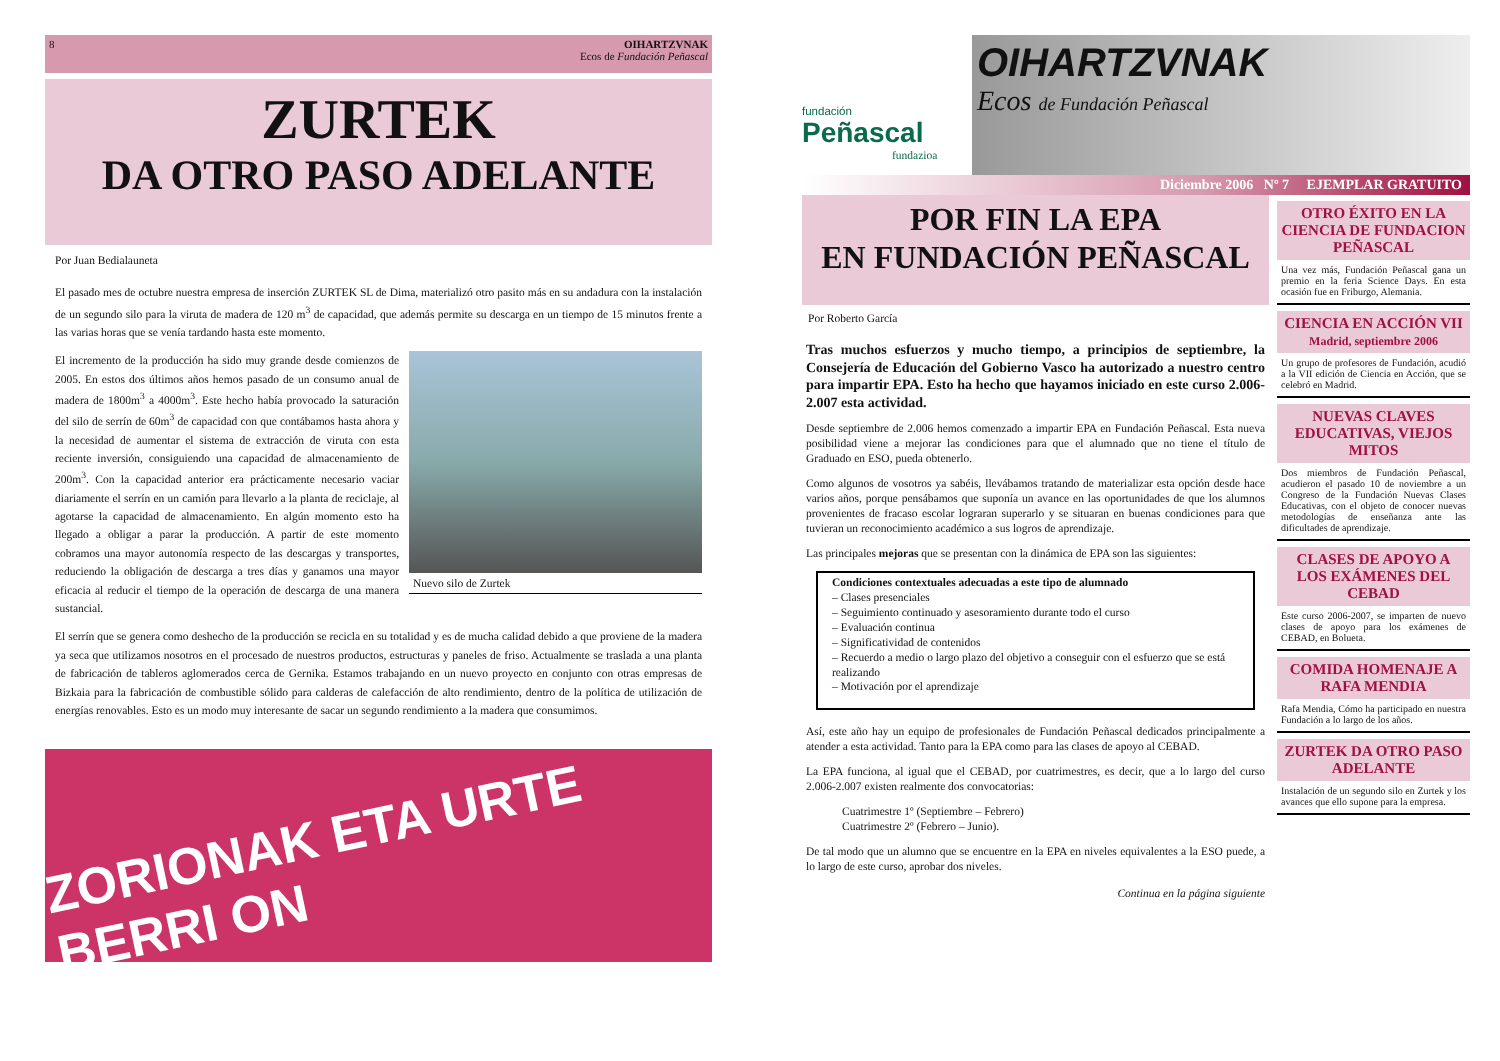8 OIHARTZVNAK
Ecos de Fundación Peñascal
ZURTEK
DA OTRO PASO ADELANTE
Por Juan Bedialauneta
El pasado mes de octubre nuestra empresa de inserción ZURTEK SL de Dima, materializó otro pasito más en su andadura con la instalación de un segundo silo para la viruta de madera de 120 m<sup>3</sup> de capacidad, que además permite su descarga en un tiempo de 15 minutos frente a las varias horas que se venía tardando hasta este momento.
El incremento de la producción ha sido muy grande desde comienzos de 2005. En estos dos últimos años hemos pasado de un consumo anual de madera de 1800m<sup>3</sup> a 4000m<sup>3</sup>. Este hecho había provocado la saturación del silo de serrín de 60m<sup>3</sup> de capacidad con que contábamos hasta ahora y la necesidad de aumentar el sistema de extracción de viruta con esta reciente inversión, consiguiendo una capacidad de almacenamiento de 200m<sup>3</sup>. Con la capacidad anterior era prácticamente necesario vaciar diariamente el serrín en un camión para llevarlo a la planta de reciclaje, al agotarse la capacidad de almacenamiento. En algún momento esto ha llegado a obligar a parar la producción. A partir de este momento cobramos una mayor autonomía respecto de las descargas y transportes, reduciendo la obligación de descarga a tres días y ganamos una mayor eficacia al reducir el tiempo de la operación de descarga de una manera sustancial.
Nuevo silo de Zurtek
El serrín que se genera como deshecho de la producción se recicla en su totalidad y es de mucha calidad debido a que proviene de la madera ya seca que utilizamos nosotros en el procesado de nuestros productos, estructuras y paneles de friso. Actualmente se traslada a una planta de fabricación de tableros aglomerados cerca de Gernika. Estamos trabajando en un nuevo proyecto en conjunto con otras empresas de Bizkaia para la fabricación de combustible sólido para calderas de calefacción de alto rendimiento, dentro de la política de utilización de energías renovables. Esto es un modo muy interesante de sacar un segundo rendimiento a la madera que consumimos.
ZORIONAK ETA URTE BERRI ON
fundación
Peñascal
fundazioa
OIHARTZVNAK
Ecos de Fundación Peñascal
Diciembre 2006 Nº 7 EJEMPLAR GRATUITO
POR FIN LA EPA
EN FUNDACIÓN PEÑASCAL
Por Roberto García
Tras muchos esfuerzos y mucho tiempo, a principios de septiembre, la Consejería de Educación del Gobierno Vasco ha autorizado a nuestro centro para impartir EPA. Esto ha hecho que hayamos iniciado en este curso 2.006-2.007 esta actividad.
Desde septiembre de 2.006 hemos comenzado a impartir EPA en Fundación Peñascal. Esta nueva posibilidad viene a mejorar las condiciones para que el alumnado que no tiene el título de Graduado en ESO, pueda obtenerlo.
Como algunos de vosotros ya sabéis, llevábamos tratando de materializar esta opción desde hace varios años, porque pensábamos que suponía un avance en las oportunidades de que los alumnos provenientes de fracaso escolar lograran superarlo y se situaran en buenas condiciones para que tuvieran un reconocimiento académico a sus logros de aprendizaje.
Las principales mejoras que se presentan con la dinámica de EPA son las siguientes:
Condiciones contextuales adecuadas a este tipo de alumnado
– Clases presenciales
– Seguimiento continuado y asesoramiento durante todo el curso
– Evaluación continua
– Significatividad de contenidos
– Recuerdo a medio o largo plazo del objetivo a conseguir con el esfuerzo que se está realizando
– Motivación por el aprendizaje
Así, este año hay un equipo de profesionales de Fundación Peñascal dedicados principalmente a atender a esta actividad. Tanto para la EPA como para las clases de apoyo al CEBAD.
La EPA funciona, al igual que el CEBAD, por cuatrimestres, es decir, que a lo largo del curso 2.006-2.007 existen realmente dos convocatorias:
Cuatrimestre 1º (Septiembre – Febrero)
Cuatrimestre 2º (Febrero – Junio).
De tal modo que un alumno que se encuentre en la EPA en niveles equivalentes a la ESO puede, a lo largo de este curso, aprobar dos niveles.
Continua en la página siguiente
OTRO ÉXITO EN LA CIENCIA DE FUNDACION PEÑASCAL
Una vez más, Fundación Peñascal gana un premio en la feria Science Days. En esta ocasión fue en Friburgo, Alemania.
CIENCIA EN ACCIÓN VII
Madrid, septiembre 2006
Un grupo de profesores de Fundación, acudió a la VII edición de Ciencia en Acción, que se celebró en Madrid.
NUEVAS CLAVES EDUCATIVAS, VIEJOS MITOS
Dos miembros de Fundación Peñascal, acudieron el pasado 10 de noviembre a un Congreso de la Fundación Nuevas Clases Educativas, con el objeto de conocer nuevas metodologías de enseñanza ante las dificultades de aprendizaje.
CLASES DE APOYO A LOS EXÁMENES DEL CEBAD
Este curso 2006-2007, se imparten de nuevo clases de apoyo para los exámenes de CEBAD, en Bolueta.
COMIDA HOMENAJE A RAFA MENDIA
Rafa Mendia, Cómo ha participado en nuestra Fundación a lo largo de los años.
ZURTEK DA OTRO PASO ADELANTE
Instalación de un segundo silo en Zurtek y los avances que ello supone para la empresa.